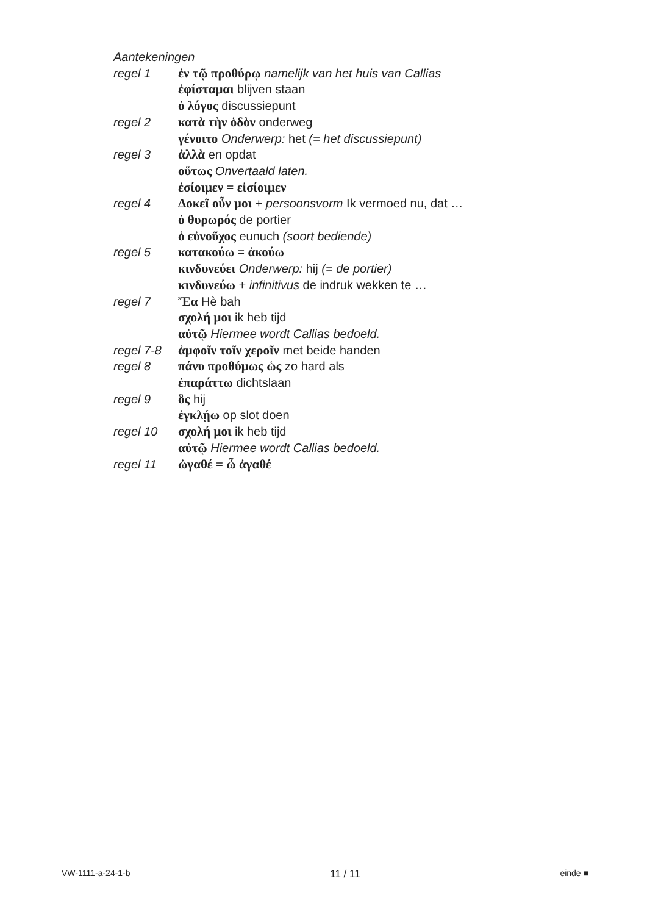Aantekeningen
regel 1 ἐν τῷ προθύρῳ namelijk van het huis van Callias
ἐφίσταμαι blijven staan
ὁ λόγος discussiepunt
regel 2 κατὰ τὴν ὁδὸν onderweg
γένοιτο Onderwerp: het (= het discussiepunt)
regel 3 ἀλλὰ en opdat
οὕτως Onvertaald laten.
ἐσίοιμεν = εἰσίοιμεν
regel 4 Δοκεῖ οὖν μοι + persoonsvorm Ik vermoed nu, dat …
ὁ θυρωρός de portier
ὁ εὐνοῦχος eunuch (soort bediende)
regel 5 κατακούω = ἀκούω
κινδυνεύει Onderwerp: hij (= de portier)
κινδυνεύω + infinitivus de indruk wekken te …
regel 7 Ἔα Hè bah
σχολή μοι ik heb tijd
αὐτῷ Hiermee wordt Callias bedoeld.
regel 7-8 ἀμφοῖν τοῖν χεροῖν met beide handen
regel 8 πάνυ προθύμως ὡς zo hard als
ἐπαράττω dichtslaan
regel 9 ὃς hij
ἐγκλῄω op slot doen
regel 10 σχολή μοι ik heb tijd
αὐτῷ Hiermee wordt Callias bedoeld.
regel 11 ὠγαθέ = ὦ ἀγαθέ
VW-1111-a-24-1-b 11 / 11 einde ■